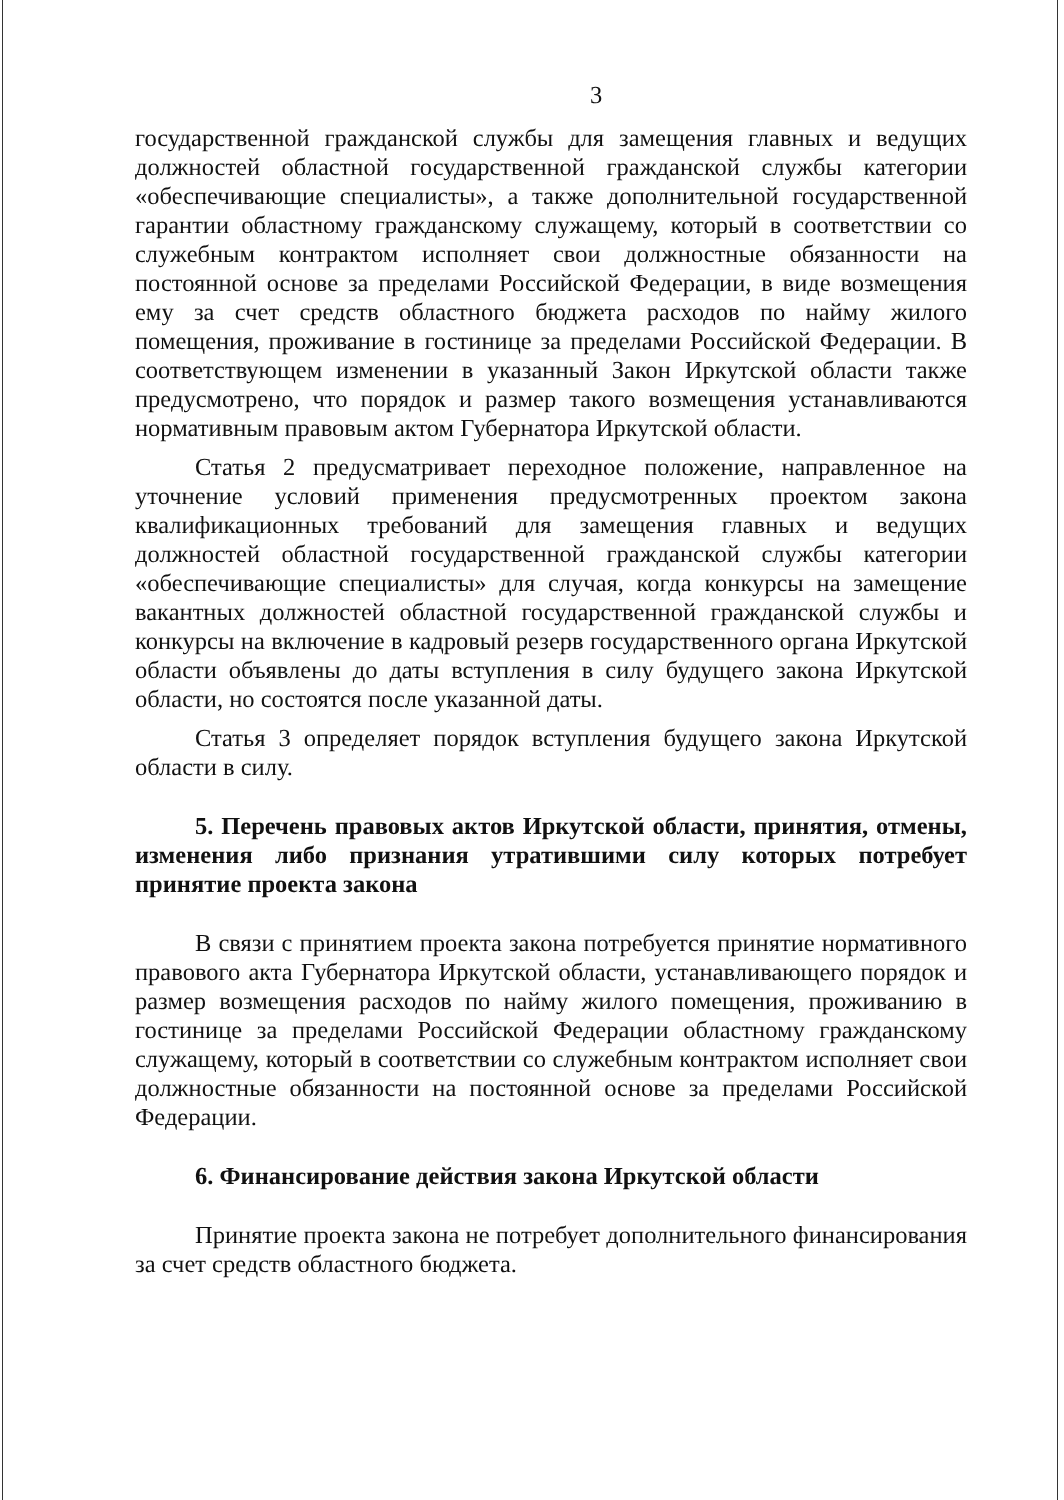3
государственной гражданской службы для замещения главных и ведущих должностей областной государственной гражданской службы категории «обеспечивающие специалисты», а также дополнительной государственной гарантии областному гражданскому служащему, который в соответствии со служебным контрактом исполняет свои должностные обязанности на постоянной основе за пределами Российской Федерации, в виде возмещения ему за счет средств областного бюджета расходов по найму жилого помещения, проживание в гостинице за пределами Российской Федерации. В соответствующем изменении в указанный Закон Иркутской области также предусмотрено, что порядок и размер такого возмещения устанавливаются нормативным правовым актом Губернатора Иркутской области.
Статья 2 предусматривает переходное положение, направленное на уточнение условий применения предусмотренных проектом закона квалификационных требований для замещения главных и ведущих должностей областной государственной гражданской службы категории «обеспечивающие специалисты» для случая, когда конкурсы на замещение вакантных должностей областной государственной гражданской службы и конкурсы на включение в кадровый резерв государственного органа Иркутской области объявлены до даты вступления в силу будущего закона Иркутской области, но состоятся после указанной даты.
Статья 3 определяет порядок вступления будущего закона Иркутской области в силу.
5. Перечень правовых актов Иркутской области, принятия, отмены, изменения либо признания утратившими силу которых потребует принятие проекта закона
В связи с принятием проекта закона потребуется принятие нормативного правового акта Губернатора Иркутской области, устанавливающего порядок и размер возмещения расходов по найму жилого помещения, проживанию в гостинице за пределами Российской Федерации областному гражданскому служащему, который в соответствии со служебным контрактом исполняет свои должностные обязанности на постоянной основе за пределами Российской Федерации.
6. Финансирование действия закона Иркутской области
Принятие проекта закона не потребует дополнительного финансирования за счет средств областного бюджета.